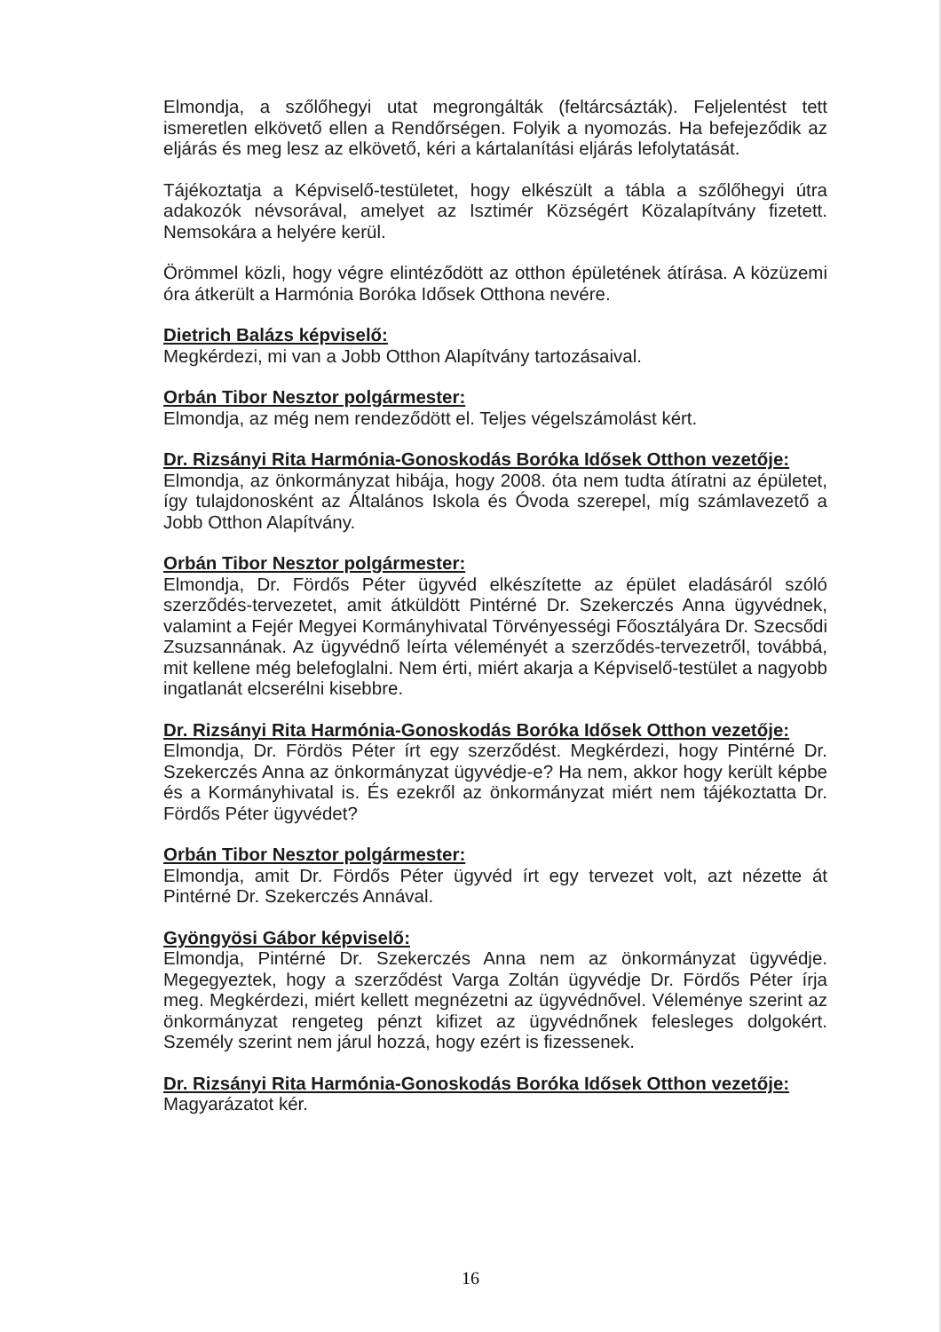Elmondja, a szőlőhegyi utat megrongálták (feltárcsázták). Feljelentést tett ismeretlen elkövető ellen a Rendőrségen. Folyik a nyomozás. Ha befejeződik az eljárás és meg lesz az elkövető, kéri a kártalanítási eljárás lefolytatását.
Tájékoztatja a Képviselő-testületet, hogy elkészült a tábla a szőlőhegyi útra adakozók névsorával, amelyet az Isztimér Községért Közalapítvány fizetett. Nemsokára a helyére kerül.
Örömmel közli, hogy végre elintéződött az otthon épületének átírása. A közüzemi óra átkerült a Harmónia Boróka Idősek Otthona nevére.
Dietrich Balázs képviselő:
Megkérdezi, mi van a Jobb Otthon Alapítvány tartozásaival.
Orbán Tibor Nesztor polgármester:
Elmondja, az még nem rendeződött el. Teljes végelszámolást kért.
Dr. Rizsányi Rita Harmónia-Gonoskodás Boróka Idősek Otthon vezetője:
Elmondja, az önkormányzat hibája, hogy 2008. óta nem tudta átíratni az épületet, így tulajdonosként az Általános Iskola és Óvoda szerepel, míg számlavezető a Jobb Otthon Alapítvány.
Orbán Tibor Nesztor polgármester:
Elmondja, Dr. Fördős Péter ügyvéd elkészítette az épület eladásáról szóló szerződés-tervezetet, amit átküldött Pintérné Dr. Szekerczés Anna ügyvédnek, valamint a Fejér Megyei Kormányhivatal Törvényességi Főosztályára Dr. Szecsődi Zsuzsannának. Az ügyvédnő leírta véleményét a szerződés-tervezetről, továbbá, mit kellene még belefoglalni. Nem érti, miért akarja a Képviselő-testület a nagyobb ingatlanát elcserélni kisebbre.
Dr. Rizsányi Rita Harmónia-Gonoskodás Boróka Idősek Otthon vezetője:
Elmondja, Dr. Fördös Péter írt egy szerződést. Megkérdezi, hogy Pintérné Dr. Szekerczés Anna az önkormányzat ügyvédje-e? Ha nem, akkor hogy került képbe és a Kormányhivatal is. És ezekről az önkormányzat miért nem tájékoztatta Dr. Fördős Péter ügyvédet?
Orbán Tibor Nesztor polgármester:
Elmondja, amit Dr. Fördős Péter ügyvéd írt egy tervezet volt, azt nézette át Pintérné Dr. Szekerczés Annával.
Gyöngyösi Gábor képviselő:
Elmondja, Pintérné Dr. Szekerczés Anna nem az önkormányzat ügyvédje. Megegyeztek, hogy a szerződést Varga Zoltán ügyvédje Dr. Fördős Péter írja meg. Megkérdezi, miért kellett megnézetni az ügyvédnővel. Véleménye szerint az önkormányzat rengeteg pénzt kifizet az ügyvédnőnek felesleges dolgokért. Személy szerint nem járul hozzá, hogy ezért is fizessenek.
Dr. Rizsányi Rita Harmónia-Gonoskodás Boróka Idősek Otthon vezetője:
Magyarázatot kér.
16